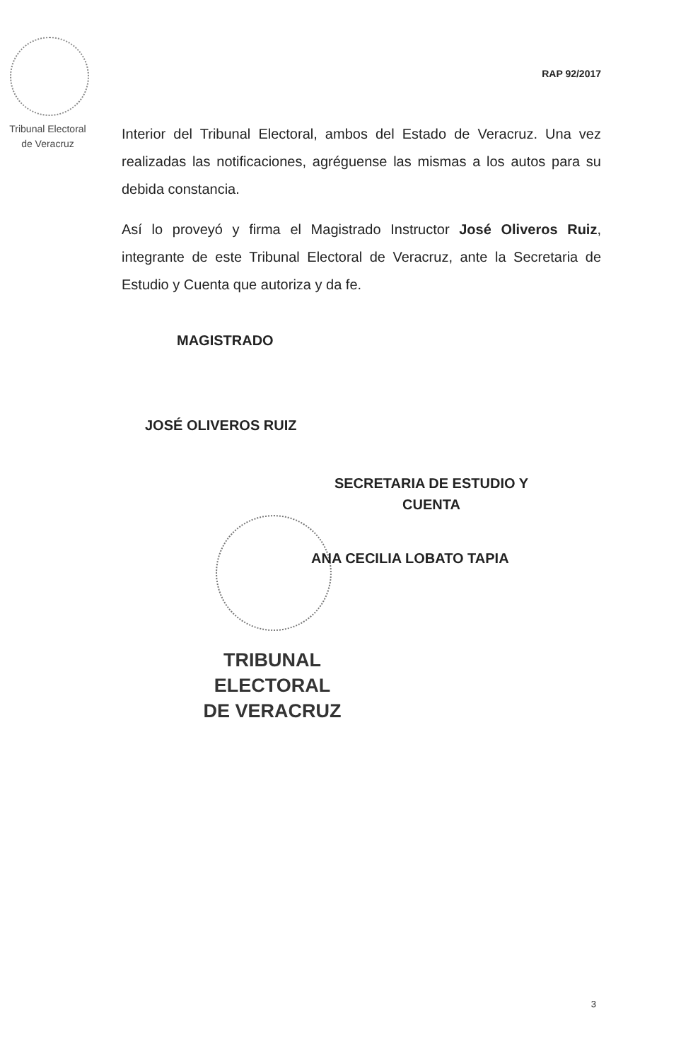RAP 92/2017
Tribunal Electoral
de Veracruz
Interior del Tribunal Electoral, ambos del Estado de Veracruz. Una vez realizadas las notificaciones, agréguense las mismas a los autos para su debida constancia.
Así lo proveyó y firma el Magistrado Instructor José Oliveros Ruiz, integrante de este Tribunal Electoral de Veracruz, ante la Secretaria de Estudio y Cuenta que autoriza y da fe.
MAGISTRADO
JOSÉ OLIVEROS RUIZ
SECRETARIA DE ESTUDIO Y CUENTA
ANA CECILIA LOBATO TAPIA
TRIBUNAL
ELECTORAL
DE VERACRUZ
3